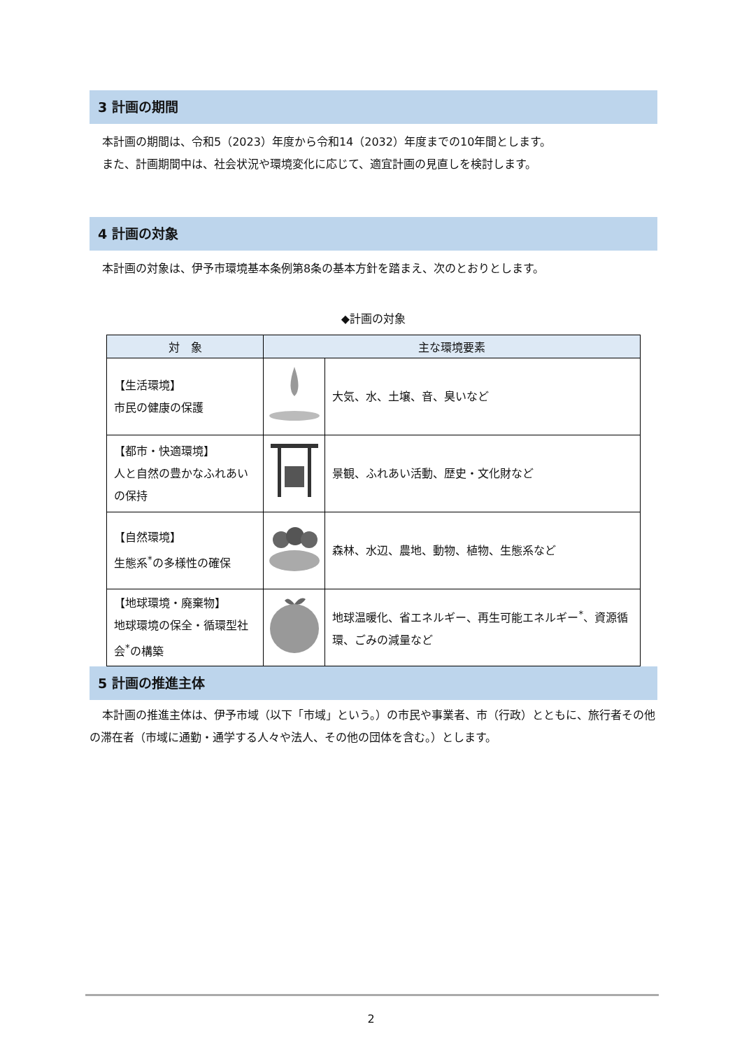3 計画の期間
本計画の期間は、令和5（2023）年度から令和14（2032）年度までの10年間とします。
また、計画期間中は、社会状況や環境変化に応じて、適宜計画の見直しを検討します。
4 計画の対象
本計画の対象は、伊予市環境基本条例第8条の基本方針を踏まえ、次のとおりとします。
◆計画の対象
| 対 象 | 主な環境要素 | |
| --- | --- | --- |
| 【生活環境】 市民の健康の保護 | | 大気、水、土壌、音、臭いなど |
| 【都市・快適環境】 人と自然の豊かなふれあいの保持 | | 景観、ふれあい活動、歴史・文化財など |
| 【自然環境】 生態系<sup>*</sup>の多様性の確保 | | 森林、水辺、農地、動物、植物、生態系など |
| 【地球環境・廃棄物】 地球環境の保全・循環型社会<sup>*</sup>の構築 | | 地球温暖化、省エネルギー、再生可能エネルギー<sup>*</sup>、資源循環、ごみの減量など |
5 計画の推進主体
本計画の推進主体は、伊予市域（以下「市域」という。）の市民や事業者、市（行政）とともに、旅行者その他の滞在者（市域に通勤・通学する人々や法人、その他の団体を含む。）とします。
2